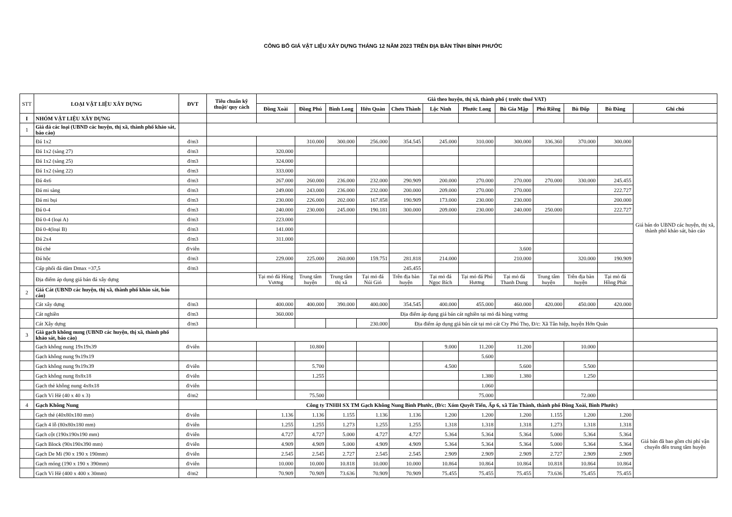CÔNG BỐ GIÁ VẬT LIỆU XÂY DỰNG THÁNG 12 NĂM 2023 TRÊN ĐỊA BÀN TỈNH BÌNH PHƯỚC
| STT | LOẠI VẬT LIỆU XÂY DỰNG | ĐVT | Tiêu chuẩn kỹ thuật/ quy cách | Giá theo huyện, thị xã, thành phố ( trước thuế VAT) | | | | | | | | | | | |
| --- | --- | --- | --- | --- | --- | --- | --- | --- | --- | --- | --- | --- | --- | --- | --- |
| | | | | Đồng Xoài | Đồng Phú | Bình Long | Hớn Quản | Chơn Thành | Lộc Ninh | Phước Long | Bù Gia Mập | Phú Riềng | Bù Đốp | Bù Đăng | Ghi chú |
| I | NHÓM VẬT LIỆU XÂY DỰNG | | | | | | | | | | | | | | |
| 1 | Giá đá các loại (UBND các huyện, thị xã, thành phố khảo sát, báo cáo) | | | | | | | | | | | | | | |
| | Đá 1x2 | đ/m3 | | | 310.000 | 300.000 | 256.000 | 354.545 | 245.000 | 310.000 | 300.000 | 336.360 | 370.000 | 300.000 | Giá bán do UBND các huyện, thị xã, thành phố khảo sát, báo cáo |
| | Đá 1x2 (sàng 27) | đ/m3 | | 320.000 | | | | | | | | | | | |
| | Đá 1x2 (sàng 25) | đ/m3 | | 324.000 | | | | | | | | | | | |
| | Đá 1x2 (sàng 22) | đ/m3 | | 333.000 | | | | | | | | | | | |
| | Đá 4x6 | đ/m3 | | 267.000 | 260.000 | 236.000 | 232.000 | 290.909 | 200.000 | 270.000 | 270.000 | 270.000 | 330.000 | 245.455 | |
| | Đá mi sàng | đ/m3 | | 249.000 | 243.000 | 236.000 | 232.000 | 200.000 | 209.000 | 270.000 | 270.000 | | | 222.727 | |
| | Đá mi bụi | đ/m3 | | 230.000 | 226.000 | 202.000 | 167.858 | 190.909 | 173.000 | 230.000 | 230.000 | | | 200.000 | |
| | Đá 0-4 | đ/m3 | | 240.000 | 230.000 | 245.000 | 190.181 | 300.000 | 209.000 | 230.000 | 240.000 | 250.000 | | 222.727 | |
| | Đá 0-4 (loại A) | đ/m3 | | 223.000 | | | | | | | | | | | |
| | Đá 0-4(loại B) | đ/m3 | | 141.000 | | | | | | | | | | | |
| | Đá 2x4 | đ/m3 | | 311.000 | | | | | | | | | | | |
| | Đá chẻ | đ/viên | | | | | | | | | 3.600 | | | | |
| | Đá hộc | đ/m3 | | 229.000 | 225.000 | 260.000 | 159.751 | 281.818 | 214.000 | | 210.000 | | 320.000 | 190.909 | |
| | Cấp phối đá dăm Dmax =37,5 | đ/m3 | | | | | | 245.455 | | | | | | | |
| | Địa điểm áp dụng giá bán đá xây dựng | | | Tại mỏ đá Hùng Vương | Trung tâm huyện | Trung tâm thị xã | Tại mỏ đá Núi Gió | Trên địa bàn huyện | Tại mỏ đá Ngọc Bích | Tại mỏ đá Phú Hương | Tại mỏ đá Thanh Dung | Trung tâm huyện | Trên địa bàn huyện | Tại mỏ đá Hồng Phát | |
| 2 | Giá Cát (UBND các huyện, thị xã, thành phố khảo sát, báo cáo) | | | | | | | | | | | | | | |
| | Cát xây dựng | đ/m3 | | 400.000 | 400.000 | 390.000 | 400.000 | 354.545 | 400.000 | 455.000 | 460.000 | 420.000 | 450.000 | 420.000 | |
| | Cát nghiền | đ/m3 | | 360.000 | Địa điểm áp dụng giá bán cát nghiền tại mỏ đá hùng vương | | | | | | | | | | |
| | Cát Xây dựng | đ/m3 | | | | | 230.000 | Địa điểm áp dụng giá bán cát tại mỏ cát Cty Phú Thọ, Đ/c: Xã Tân hiệp, huyện Hớn Quản | | | | | | | |
| 3 | Giá gạch không nung (UBND các huyện, thị xã, thành phố khảo sát, báo cáo) | | | | | | | | | | | | | | |
| | Gạch không nung 19x19x39 | đ/viên | | | 10.800 | | | | 9.000 | 11.200 | 11.200 | | 10.000 | | |
| | Gạch không nung 9x19x19 | | | | | | | | | 5.600 | | | | | |
| | Gạch không nung 9x19x39 | đ/viên | | | 5.700 | | | | 4.500 | | 5.600 | | 5.500 | | |
| | Gạch không nung 8x8x18 | đ/viên | | | 1.255 | | | | | 1.380 | 1.380 | | 1.250 | | |
| | Gạch thẻ không nung 4x8x18 | đ/viên | | | | | | | | 1.060 | | | | | |
| | Gạch Vỉ Hè (40 x 40 x 3) | đ/m2 | | | 75.500 | | | | | 75.000 | | | 72.000 | | |
| 4 | Gạch Không Nung | | Công ty TNHH SX TM Gạch Không Nung Bình Phước, (Đ/c: Xóm Quyết Tiến, Ấp 6, xã Tân Thành, thành phố Đồng Xoài, Bình Phước) | | | | | | | | | | | | |
| | Gạch thẻ (40x80x180 mm) | đ/viên | | 1.136 | 1.136 | 1.155 | 1.136 | 1.136 | 1.200 | 1.200 | 1.200 | 1.155 | 1.200 | 1.200 | Giá bán đã bao gồm chi phí vận chuyển đến trung tâm huyện |
| | Gạch 4 lỗ (80x80x180 mm) | đ/viên | | 1.255 | 1.255 | 1.273 | 1.255 | 1.255 | 1.318 | 1.318 | 1.318 | 1.273 | 1.318 | 1.318 | |
| | Gạch cột (190x190x190 mm) | đ/viên | | 4.727 | 4.727 | 5.000 | 4.727 | 4.727 | 5.364 | 5.364 | 5.364 | 5.000 | 5.364 | 5.364 | |
| | Gạch Block (90x190x390 mm) | đ/viên | | 4.909 | 4.909 | 5.000 | 4.909 | 4.909 | 5.364 | 5.364 | 5.364 | 5.000 | 5.364 | 5.364 | |
| | Gạch De Mi (90 x 190 x 190mm) | đ/viên | | 2.545 | 2.545 | 2.727 | 2.545 | 2.545 | 2.909 | 2.909 | 2.909 | 2.727 | 2.909 | 2.909 | |
| | Gạch móng (190 x 190 x 390mm) | đ/viên | | 10.000 | 10.000 | 10.818 | 10.000 | 10.000 | 10.864 | 10.864 | 10.864 | 10.818 | 10.864 | 10.864 | |
| | Gạch Vỉ Hè (400 x 400 x 30mm) | đ/m2 | | 70.909 | 70.909 | 73.636 | 70.909 | 70.909 | 75.455 | 75.455 | 75.455 | 73.636 | 75.455 | 75.455 | |